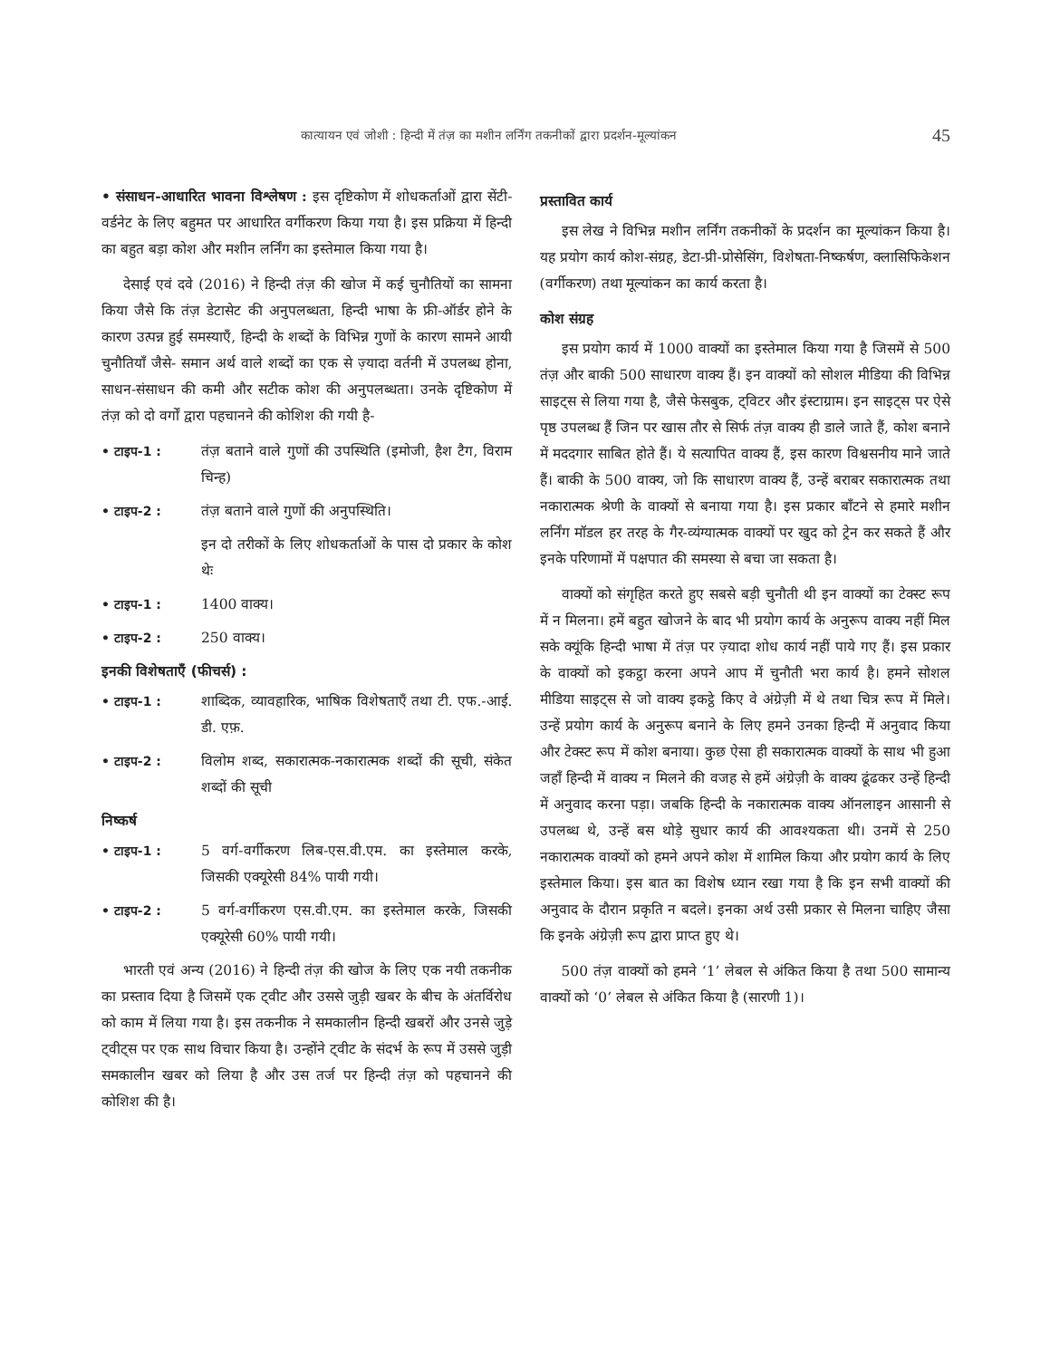कात्यायन एवं जोशी : हिन्दी में तंज़ का मशीन लर्निंग तकनीकों द्वारा प्रदर्शन-मूल्यांकन 45
• संसाधन-आधारित भावना विश्लेषण : इस दृष्टिकोण में शोधकर्ताओं द्वारा सेंटी-वर्डनेट के लिए बहुमत पर आधारित वर्गीकरण किया गया है। इस प्रक्रिया में हिन्दी का बहुत बड़ा कोश और मशीन लर्निंग का इस्तेमाल किया गया है।
देसाई एवं दवे (2016) ने हिन्दी तंज़ की खोज में कई चुनौतियों का सामना किया जैसे कि तंज़ डेटासेट की अनुपलब्धता, हिन्दी भाषा के फ्री-ऑर्डर होने के कारण उत्पन्न हुई समस्याएँ, हिन्दी के शब्दों के विभिन्न गुणों के कारण सामने आयी चुनौतियाँ जैसे- समान अर्थ वाले शब्दों का एक से ज़्यादा वर्तनी में उपलब्ध होना, साधन-संसाधन की कमी और सटीक कोश की अनुपलब्धता। उनके दृष्टिकोण में तंज़ को दो वर्गों द्वारा पहचानने की कोशिश की गयी है-
• टाइप-1 : तंज़ बताने वाले गुणों की उपस्थिति (इमोजी, हैश टैग, विराम चिन्ह)
• टाइप-2 : तंज़ बताने वाले गुणों की अनुपस्थिति।
इन दो तरीकों के लिए शोधकर्ताओं के पास दो प्रकार के कोश थेः
• टाइप-1 : 1400 वाक्य।
• टाइप-2 : 250 वाक्य।
इनकी विशेषताएँ (फीचर्स) :
• टाइप-1 : शाब्दिक, व्यावहारिक, भाषिक विशेषताएँ तथा टी. एफ.-आई. डी. एफ़.
• टाइप-2 : विलोम शब्द, सकारात्मक-नकारात्मक शब्दों की सूची, संकेत शब्दों की सूची
निष्कर्ष
• टाइप-1 : 5 वर्ग-वर्गीकरण लिब-एस.वी.एम. का इस्तेमाल करके, जिसकी एक्यूरेसी 84% पायी गयी।
• टाइप-2 : 5 वर्ग-वर्गीकरण एस.वी.एम. का इस्तेमाल करके, जिसकी एक्यूरेसी 60% पायी गयी।
भारती एवं अन्य (2016) ने हिन्दी तंज़ की खोज के लिए एक नयी तकनीक का प्रस्ताव दिया है जिसमें एक ट्वीट और उससे जुड़ी खबर के बीच के अंतर्विरोध को काम में लिया गया है। इस तकनीक ने समकालीन हिन्दी खबरों और उनसे जुड़े ट्वीट्स पर एक साथ विचार किया है। उन्होंने ट्वीट के संदर्भ के रूप में उससे जुड़ी समकालीन खबर को लिया है और उस तर्ज पर हिन्दी तंज़ को पहचानने की कोशिश की है।
प्रस्तावित कार्य
इस लेख ने विभिन्न मशीन लर्निंग तकनीकों के प्रदर्शन का मूल्यांकन किया है। यह प्रयोग कार्य कोश-संग्रह, डेटा-प्री-प्रोसेसिंग, विशेषता-निष्कर्षण, क्लासिफिकेशन (वर्गीकरण) तथा मूल्यांकन का कार्य करता है।
कोश संग्रह
इस प्रयोग कार्य में 1000 वाक्यों का इस्तेमाल किया गया है जिसमें से 500 तंज़ और बाकी 500 साधारण वाक्य हैं। इन वाक्यों को सोशल मीडिया की विभिन्न साइट्स से लिया गया है, जैसे फेसबुक, ट्विटर और इंस्टाग्राम। इन साइट्स पर ऐसे पृष्ठ उपलब्ध हैं जिन पर खास तौर से सिर्फ तंज़ वाक्य ही डाले जाते हैं, कोश बनाने में मददगार साबित होते हैं। ये सत्यापित वाक्य हैं, इस कारण विश्वसनीय माने जाते हैं। बाकी के 500 वाक्य, जो कि साधारण वाक्य हैं, उन्हें बराबर सकारात्मक तथा नकारात्मक श्रेणी के वाक्यों से बनाया गया है। इस प्रकार बाँटने से हमारे मशीन लर्निंग मॉडल हर तरह के गैर-व्यंग्यात्मक वाक्यों पर खुद को ट्रेन कर सकते हैं और इनके परिणामों में पक्षपात की समस्या से बचा जा सकता है।
वाक्यों को संगृहित करते हुए सबसे बड़ी चुनौती थी इन वाक्यों का टेक्स्ट रूप में न मिलना। हमें बहुत खोजने के बाद भी प्रयोग कार्य के अनुरूप वाक्य नहीं मिल सके क्यूंकि हिन्दी भाषा में तंज़ पर ज़्यादा शोध कार्य नहीं पाये गए हैं। इस प्रकार के वाक्यों को इकट्ठा करना अपने आप में चुनौती भरा कार्य है। हमने सोशल मीडिया साइट्स से जो वाक्य इकट्ठे किए वे अंग्रेज़ी में थे तथा चित्र रूप में मिले। उन्हें प्रयोग कार्य के अनुरूप बनाने के लिए हमने उनका हिन्दी में अनुवाद किया और टेक्स्ट रूप में कोश बनाया। कुछ ऐसा ही सकारात्मक वाक्यों के साथ भी हुआ जहाँ हिन्दी में वाक्य न मिलने की वजह से हमें अंग्रेज़ी के वाक्य ढूंढकर उन्हें हिन्दी में अनुवाद करना पड़ा। जबकि हिन्दी के नकारात्मक वाक्य ऑनलाइन आसानी से उपलब्ध थे, उन्हें बस थोड़े सुधार कार्य की आवश्यकता थी। उनमें से 250 नकारात्मक वाक्यों को हमने अपने कोश में शामिल किया और प्रयोग कार्य के लिए इस्तेमाल किया। इस बात का विशेष ध्यान रखा गया है कि इन सभी वाक्यों की अनुवाद के दौरान प्रकृति न बदले। इनका अर्थ उसी प्रकार से मिलना चाहिए जैसा कि इनके अंग्रेज़ी रूप द्वारा प्राप्त हुए थे।
500 तंज़ वाक्यों को हमने ‘1’ लेबल से अंकित किया है तथा 500 सामान्य वाक्यों को ‘0’ लेबल से अंकित किया है (सारणी 1)।